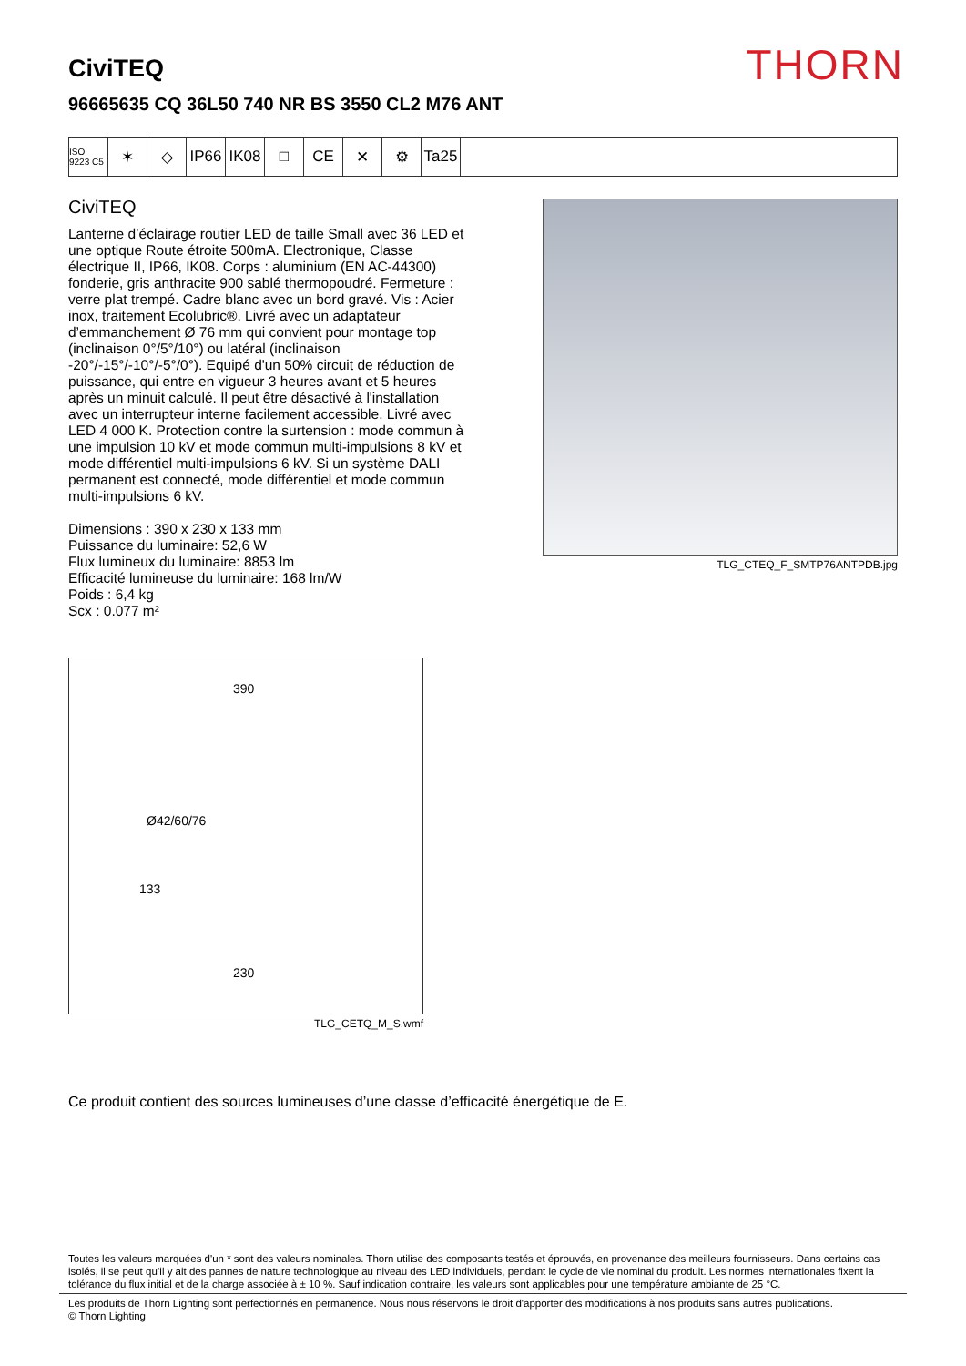THORN
CiviTEQ
96665635 CQ 36L50 740 NR BS 3550 CL2 M76 ANT
ISO 9223 C5
✶ ◇ IP66 IK08 □ CE ✕ ⚙ Ta25
CiviTEQ
Lanterne d’éclairage routier LED de taille Small avec 36 LED et une optique Route étroite 500mA. Electronique, Classe électrique II, IP66, IK08. Corps : aluminium (EN AC-44300) fonderie, gris anthracite 900 sablé thermopoudré. Fermeture : verre plat trempé. Cadre blanc avec un bord gravé. Vis : Acier inox, traitement Ecolubric®. Livré avec un adaptateur d’emmanchement Ø 76 mm qui convient pour montage top (inclinaison 0°/5°/10°) ou latéral (inclinaison -20°/-15°/-10°/-5°/0°). Equipé d'un 50% circuit de réduction de puissance, qui entre en vigueur 3 heures avant et 5 heures après un minuit calculé. Il peut être désactivé à l'installation avec un interrupteur interne facilement accessible. Livré avec LED 4 000 K. Protection contre la surtension : mode commun à une impulsion 10 kV et mode commun multi-impulsions 8 kV et mode différentiel multi-impulsions 6 kV. Si un système DALI permanent est connecté, mode différentiel et mode commun multi-impulsions 6 kV.
Dimensions : 390 x 230 x 133 mm
Puissance du luminaire: 52,6 W
Flux lumineux du luminaire: 8853 lm
Efficacité lumineuse du luminaire: 168 lm/W
Poids : 6,4 kg
Scx : 0.077 m²
TLG_CTEQ_F_SMTP76ANTPDB.jpg
390
Ø42/60/76
133
230
TLG_CETQ_M_S.wmf
Ce produit contient des sources lumineuses d’une classe d’efficacité énergétique de E.
Toutes les valeurs marquées d'un * sont des valeurs nominales. Thorn utilise des composants testés et éprouvés, en provenance des meilleurs fournisseurs. Dans certains cas isolés, il se peut qu’il y ait des pannes de nature technologique au niveau des LED individuels, pendant le cycle de vie nominal du produit. Les normes internationales fixent la tolérance du flux initial et de la charge associée à ± 10 %. Sauf indication contraire, les valeurs sont applicables pour une température ambiante de 25 °C.
Les produits de Thorn Lighting sont perfectionnés en permanence. Nous nous réservons le droit d'apporter des modifications à nos produits sans autres publications.
© Thorn Lighting